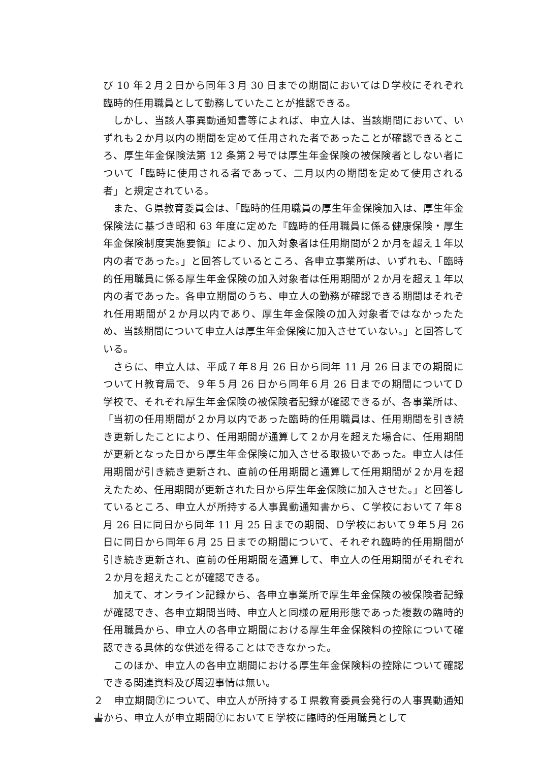び 10 年２月２日から同年３月 30 日までの期間においてはＤ学校にそれぞれ臨時的任用職員として勤務していたことが推認できる。
しかし、当該人事異動通知書等によれば、申立人は、当該期間において、いずれも２か月以内の期間を定めて任用された者であったことが確認できるところ、厚生年金保険法第 12 条第２号では厚生年金保険の被保険者としない者について「臨時に使用される者であって、二月以内の期間を定めて使用される者」と規定されている。
また、Ｇ県教育委員会は、「臨時的任用職員の厚生年金保険加入は、厚生年金保険法に基づき昭和 63 年度に定めた『臨時的任用職員に係る健康保険・厚生年金保険制度実施要領』により、加入対象者は任用期間が２か月を超え１年以内の者であった。」と回答しているところ、各申立事業所は、いずれも、「臨時的任用職員に係る厚生年金保険の加入対象者は任用期間が２か月を超え１年以内の者であった。各申立期間のうち、申立人の勤務が確認できる期間はそれぞれ任用期間が２か月以内であり、厚生年金保険の加入対象者ではなかったため、当該期間について申立人は厚生年金保険に加入させていない。」と回答している。
さらに、申立人は、平成７年８月 26 日から同年 11 月 26 日までの期間についてＨ教育局で、９年５月 26 日から同年６月 26 日までの期間についてＤ学校で、それぞれ厚生年金保険の被保険者記録が確認できるが、各事業所は、「当初の任用期間が２か月以内であった臨時的任用職員は、任用期間を引き続き更新したことにより、任用期間が通算して２か月を超えた場合に、任用期間が更新となった日から厚生年金保険に加入させる取扱いであった。申立人は任用期間が引き続き更新され、直前の任用期間と通算して任用期間が２か月を超えたため、任用期間が更新された日から厚生年金保険に加入させた。」と回答しているところ、申立人が所持する人事異動通知書から、Ｃ学校において７年８月 26 日に同日から同年 11 月 25 日までの期間、Ｄ学校において９年５月 26 日に同日から同年６月 25 日までの期間について、それぞれ臨時的任用期間が引き続き更新され、直前の任用期間を通算して、申立人の任用期間がそれぞれ２か月を超えたことが確認できる。
加えて、オンライン記録から、各申立事業所で厚生年金保険の被保険者記録が確認でき、各申立期間当時、申立人と同様の雇用形態であった複数の臨時的任用職員から、申立人の各申立期間における厚生年金保険料の控除について確認できる具体的な供述を得ることはできなかった。
このほか、申立人の各申立期間における厚生年金保険料の控除について確認できる関連資料及び周辺事情は無い。
２　申立期間⑦について、申立人が所持するＩ県教育委員会発行の人事異動通知書から、申立人が申立期間⑦においてＥ学校に臨時的任用職員として